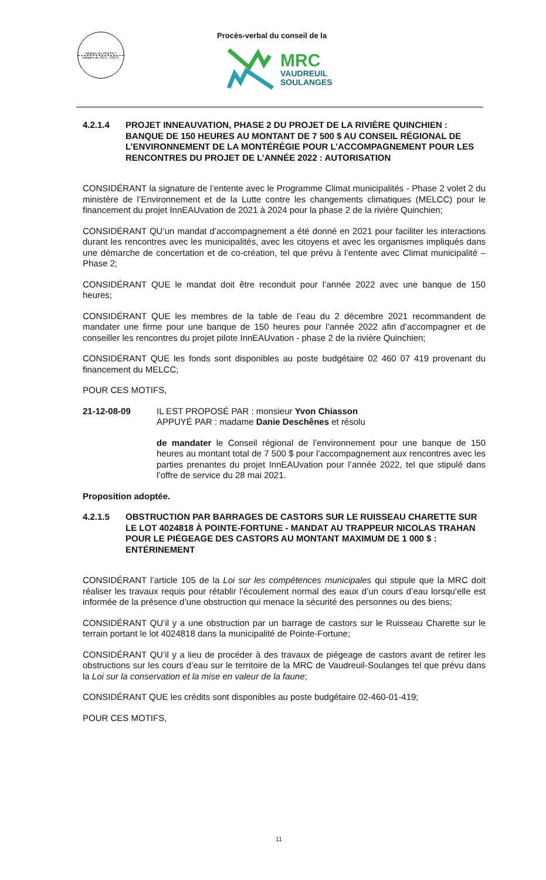Initiales du PRÉFET
Initiales du SEC.-TRÉS.
Procès-verbal du conseil de la
MRC
VAUDREUIL
SOULANGES
4.2.1.4 PROJET INNEAUVATION, PHASE 2 DU PROJET DE LA RIVIÈRE QUINCHIEN : BANQUE DE 150 HEURES AU MONTANT DE 7 500 $ AU CONSEIL RÉGIONAL DE L’ENVIRONNEMENT DE LA MONTÉRÉGIE POUR L’ACCOMPAGNEMENT POUR LES RENCONTRES DU PROJET DE L’ANNÉE 2022 : AUTORISATION
CONSIDÉRANT la signature de l’entente avec le Programme Climat municipalités - Phase 2 volet 2 du ministère de l’Environnement et de la Lutte contre les changements climatiques (MELCC) pour le financement du projet InnEAUvation de 2021 à 2024 pour la phase 2 de la rivière Quinchien;
CONSIDÉRANT QU’un mandat d’accompagnement a été donné en 2021 pour faciliter les interactions durant les rencontres avec les municipalités, avec les citoyens et avec les organismes impliqués dans une démarche de concertation et de co-création, tel que prévu à l’entente avec Climat municipalité – Phase 2;
CONSIDÉRANT QUE le mandat doit être reconduit pour l’année 2022 avec une banque de 150 heures;
CONSIDÉRANT QUE les membres de la table de l’eau du 2 décembre 2021 recommandent de mandater une firme pour une banque de 150 heures pour l’année 2022 afin d’accompagner et de conseiller les rencontres du projet pilote InnEAUvation - phase 2 de la rivière Quinchien;
CONSIDÉRANT QUE les fonds sont disponibles au poste budgétaire 02 460 07 419 provenant du financement du MELCC;
POUR CES MOTIFS,
21-12-08-09 IL EST PROPOSÉ PAR : monsieur Yvon Chiasson
APPUYÉ PAR : madame Danie Deschênes et résolu
de mandater le Conseil régional de l’environnement pour une banque de 150 heures au montant total de 7 500 $ pour l’accompagnement aux rencontres avec les parties prenantes du projet InnEAUvation pour l’année 2022, tel que stipulé dans l’offre de service du 28 mai 2021.
Proposition adoptée.
4.2.1.5 OBSTRUCTION PAR BARRAGES DE CASTORS SUR LE RUISSEAU CHARETTE SUR LE LOT 4024818 À POINTE-FORTUNE - MANDAT AU TRAPPEUR NICOLAS TRAHAN POUR LE PIÉGEAGE DES CASTORS AU MONTANT MAXIMUM DE 1 000 $ : ENTÉRINEMENT
CONSIDÉRANT l’article 105 de la Loi sur les compétences municipales qui stipule que la MRC doit réaliser les travaux requis pour rétablir l’écoulement normal des eaux d’un cours d’eau lorsqu’elle est informée de la présence d’une obstruction qui menace la sécurité des personnes ou des biens;
CONSIDÉRANT QU’il y a une obstruction par un barrage de castors sur le Ruisseau Charette sur le terrain portant le lot 4024818 dans la municipalité de Pointe-Fortune;
CONSIDÉRANT QU’il y a lieu de procéder à des travaux de piégeage de castors avant de retirer les obstructions sur les cours d’eau sur le territoire de la MRC de Vaudreuil-Soulanges tel que prévu dans la Loi sur la conservation et la mise en valeur de la faune;
CONSIDÉRANT QUE les crédits sont disponibles au poste budgétaire 02-460-01-419;
POUR CES MOTIFS,
11